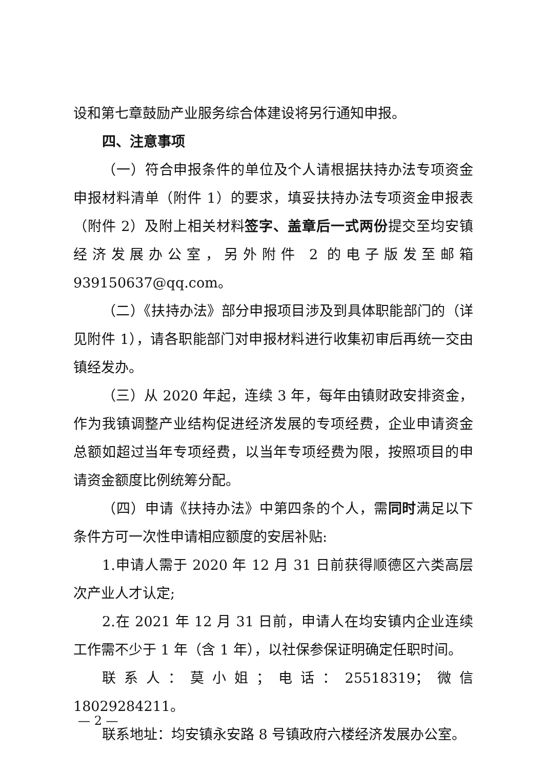设和第七章鼓励产业服务综合体建设将另行通知申报。
四、注意事项
（一）符合申报条件的单位及个人请根据扶持办法专项资金申报材料清单（附件 1）的要求，填妥扶持办法专项资金申报表（附件 2）及附上相关材料签字、盖章后一式两份提交至均安镇经济发展办公室，另外附件 2 的电子版发至邮箱 939150637@qq.com。
（二）《扶持办法》部分申报项目涉及到具体职能部门的（详见附件 1），请各职能部门对申报材料进行收集初审后再统一交由镇经发办。
（三）从 2020 年起，连续 3 年，每年由镇财政安排资金，作为我镇调整产业结构促进经济发展的专项经费，企业申请资金总额如超过当年专项经费，以当年专项经费为限，按照项目的申请资金额度比例统筹分配。
（四）申请《扶持办法》中第四条的个人，需同时满足以下条件方可一次性申请相应额度的安居补贴:
1.申请人需于 2020 年 12 月 31 日前获得顺德区六类高层次产业人才认定;
2.在 2021 年 12 月 31 日前，申请人在均安镇内企业连续工作需不少于 1 年（含 1 年），以社保参保证明确定任职时间。
联系人：莫小姐；电话：25518319；微信 18029284211。
联系地址：均安镇永安路 8 号镇政府六楼经济发展办公室。
— 2 —